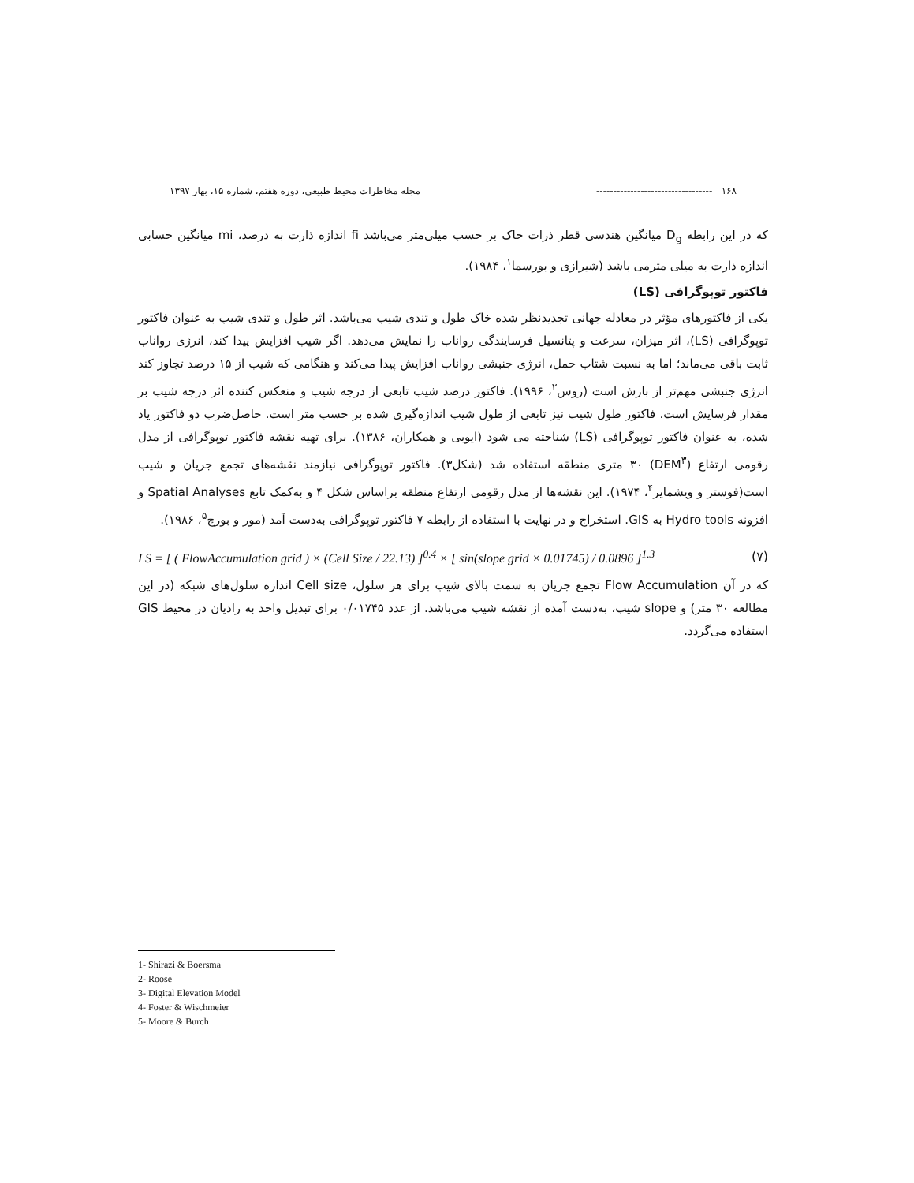۱۶۸ ---------------------------------- مجله مخاطرات محیط طبیعی، دوره هفتم، شماره ۱۵، بهار ۱۳۹۷
که در این رابطه D<sub>g</sub> میانگین هندسی قطر ذرات خاک بر حسب میلی‌متر می‌باشد fi اندازه ذارت به درصد، mi میانگین حسابی اندازه ذارت به میلی مترمی باشد (شیرازی و بورسما<sup>۱</sup>، ۱۹۸۴).
فاکتور توپوگرافی (LS)
یکی از فاکتورهای مؤثر در معادله جهانی تجدیدنظر شده خاک طول و تندی شیب می‌باشد. اثر طول و تندی شیب به عنوان فاکتور توپوگرافی (LS)، اثر میزان، سرعت و پتانسیل فرسایندگی رواناب را نمایش می‌دهد. اگر شیب افزایش پیدا کند، انرژی رواناب ثابت باقی می‌ماند؛ اما به نسبت شتاب حمل، انرژی جنبشی رواناب افزایش پیدا می‌کند و هنگامی که شیب از ۱۵ درصد تجاوز کند انرژی جنبشی مهم‌تر از بارش است (روس<sup>۲</sup>، ۱۹۹۶). فاکتور درصد شیب تابعی از درجه شیب و منعکس کننده اثر درجه شیب بر مقدار فرسایش است. فاکتور طول شیب نیز تابعی از طول شیب اندازه‌گیری شده بر حسب متر است. حاصل‌ضرب دو فاکتور یاد شده، به عنوان فاکتور توپوگرافی (LS) شناخته می شود (ایوبی و همکاران، ۱۳۸۶). برای تهیه نقشه فاکتور توپوگرافی از مدل رقومی ارتفاع (DEM<sup>۳</sup>) ۳۰ متری منطقه استفاده شد (شکل۳). فاکتور توپوگرافی نیازمند نقشه‌های تجمع جریان و شیب است(فوستر و ویشمایر<sup>۴</sup>، ۱۹۷۴). این نقشه‌ها از مدل رقومی ارتفاع منطقه براساس شکل ۴ و به‌کمک تابع Spatial Analyses و افزونه Hydro tools به GIS. استخراج و در نهایت با استفاده از رابطه ۷ فاکتور توپوگرافی به‌دست آمد (مور و بورچ<sup>۵</sup>، ۱۹۸۶).
LS = [ ( FlowAccumulation grid ) × (Cell Size / 22.13) ]<sup>0.4</sup> × [ sin(slope grid × 0.01745) / 0.0896 ]<sup>1.3</sup> (۷)
که در آن Flow Accumulation تجمع جریان به سمت بالای شیب برای هر سلول، Cell size اندازه سلول‌های شبکه (در این مطالعه ۳۰ متر) و slope شیب، به‌دست آمده از نقشه شیب می‌باشد. از عدد ۰/۰۱۷۴۵ برای تبدیل واحد به رادیان در محیط GIS استفاده می‌گردد.
1- Shirazi & Boersma
2- Roose
3- Digital Elevation Model
4- Foster & Wischmeier
5- Moore & Burch